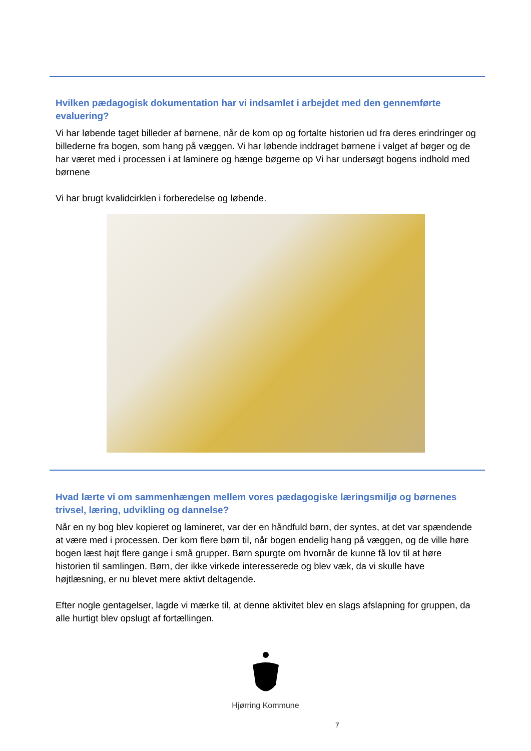Hvilken pædagogisk dokumentation har vi indsamlet i arbejdet med den gennemførte evaluering?
Vi har løbende taget billeder af børnene, når de kom op og fortalte historien ud fra deres erindringer og billederne fra bogen, som hang på væggen. Vi har løbende inddraget børnene i valget af bøger og de har været med i processen i at laminere og hænge bøgerne op Vi har undersøgt bogens indhold med børnene
Vi har brugt kvalidcirklen i forberedelse og løbende.
Hvad lærte vi om sammenhængen mellem vores pædagogiske læringsmiljø og børnenes trivsel, læring, udvikling og dannelse?
Når en ny bog blev kopieret og lamineret, var der en håndfuld børn, der syntes, at det var spændende at være med i processen. Der kom flere børn til, når bogen endelig hang på væggen, og de ville høre bogen læst højt flere gange i små grupper. Børn spurgte om hvornår de kunne få lov til at høre historien til samlingen. Børn, der ikke virkede interesserede og blev væk, da vi skulle have højtlæsning, er nu blevet mere aktivt deltagende.
Efter nogle gentagelser, lagde vi mærke til, at denne aktivitet blev en slags afslapning for gruppen, da alle hurtigt blev opslugt af fortællingen.
Hjørring Kommune
7